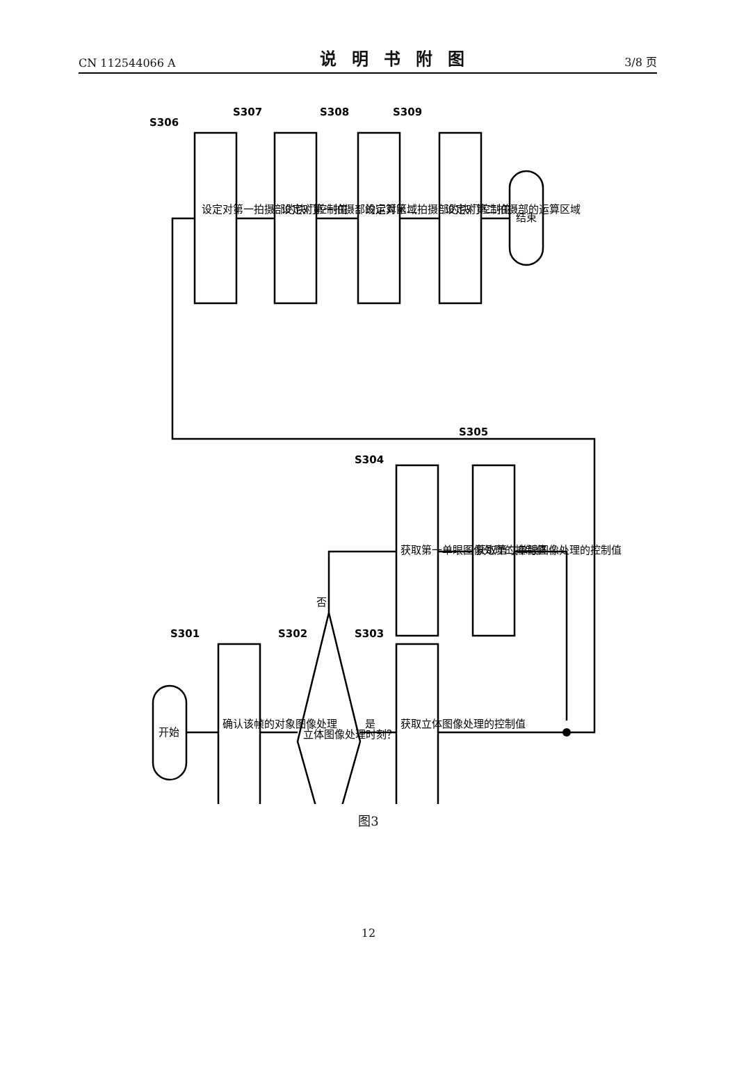CN 112544066 A 说明书附图 3/8 页
S306
S307
S308
S309
S301
S302
S303
S304
S305
设定对第一拍摄部的快门控制值
设定对第一拍摄部的运算区域
设定对第二拍摄部的快门控制值
设定对第二拍摄部的运算区域
结束
开始
确认该帧的对象图像处理
立体图像处理时刻？
是
否
获取立体图像处理的控制值
获取第一单眼图像处理的控制值
获取第二单眼图像处理的控制值
图3
12